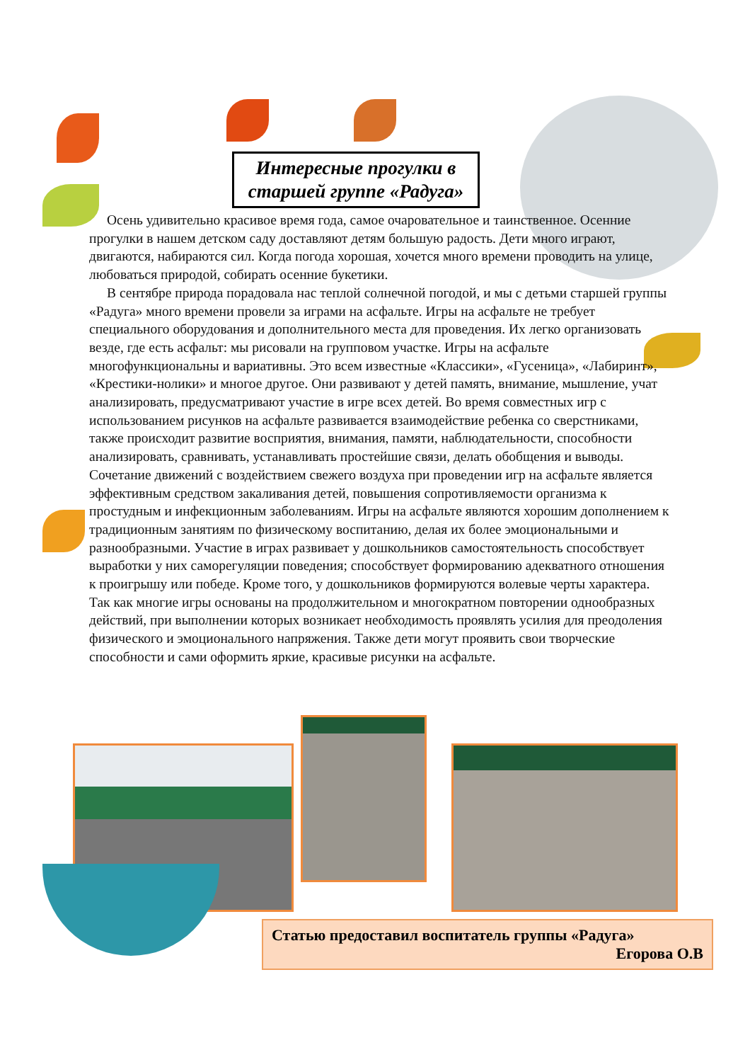Интересные прогулки в старшей группе «Радуга»
Осень удивительно красивое время года, самое очаровательное и таинственное. Осенние прогулки в нашем детском саду доставляют детям большую радость. Дети много играют, двигаются, набираются сил. Когда погода хорошая, хочется много времени проводить на улице, любоваться природой, собирать осенние букетики.
В сентябре природа порадовала нас теплой солнечной погодой, и мы с детьми старшей группы «Радуга» много времени провели за играми на асфальте. Игры на асфальте не требует специального оборудования и дополнительного места для проведения. Их легко организовать везде, где есть асфальт: мы рисовали на групповом участке. Игры на асфальте многофункциональны и вариативны. Это всем известные «Классики», «Гусеница», «Лабиринт», «Крестики-нолики» и многое другое. Они развивают у детей память, внимание, мышление, учат анализировать, предусматривают участие в игре всех детей. Во время совместных игр с использованием рисунков на асфальте развивается взаимодействие ребенка со сверстниками, также происходит развитие восприятия, внимания, памяти, наблюдательности, способности анализировать, сравнивать, устанавливать простейшие связи, делать обобщения и выводы. Сочетание движений с воздействием свежего воздуха при проведении игр на асфальте является эффективным средством закаливания детей, повышения сопротивляемости организма к простудным и инфекционным заболеваниям. Игры на асфальте являются хорошим дополнением к традиционным занятиям по физическому воспитанию, делая их более эмоциональными и разнообразными. Участие в играх развивает у дошкольников самостоятельность способствует выработки у них саморегуляции поведения; способствует формированию адекватного отношения к проигрышу или победе. Кроме того, у дошкольников формируются волевые черты характера. Так как многие игры основаны на продолжительном и многократном повторении однообразных действий, при выполнении которых возникает необходимость проявлять усилия для преодоления физического и эмоционального напряжения. Также дети могут проявить свои творческие способности и сами оформить яркие, красивые рисунки на асфальте.
Статью предоставил воспитатель группы «Радуга»
Егорова О.В